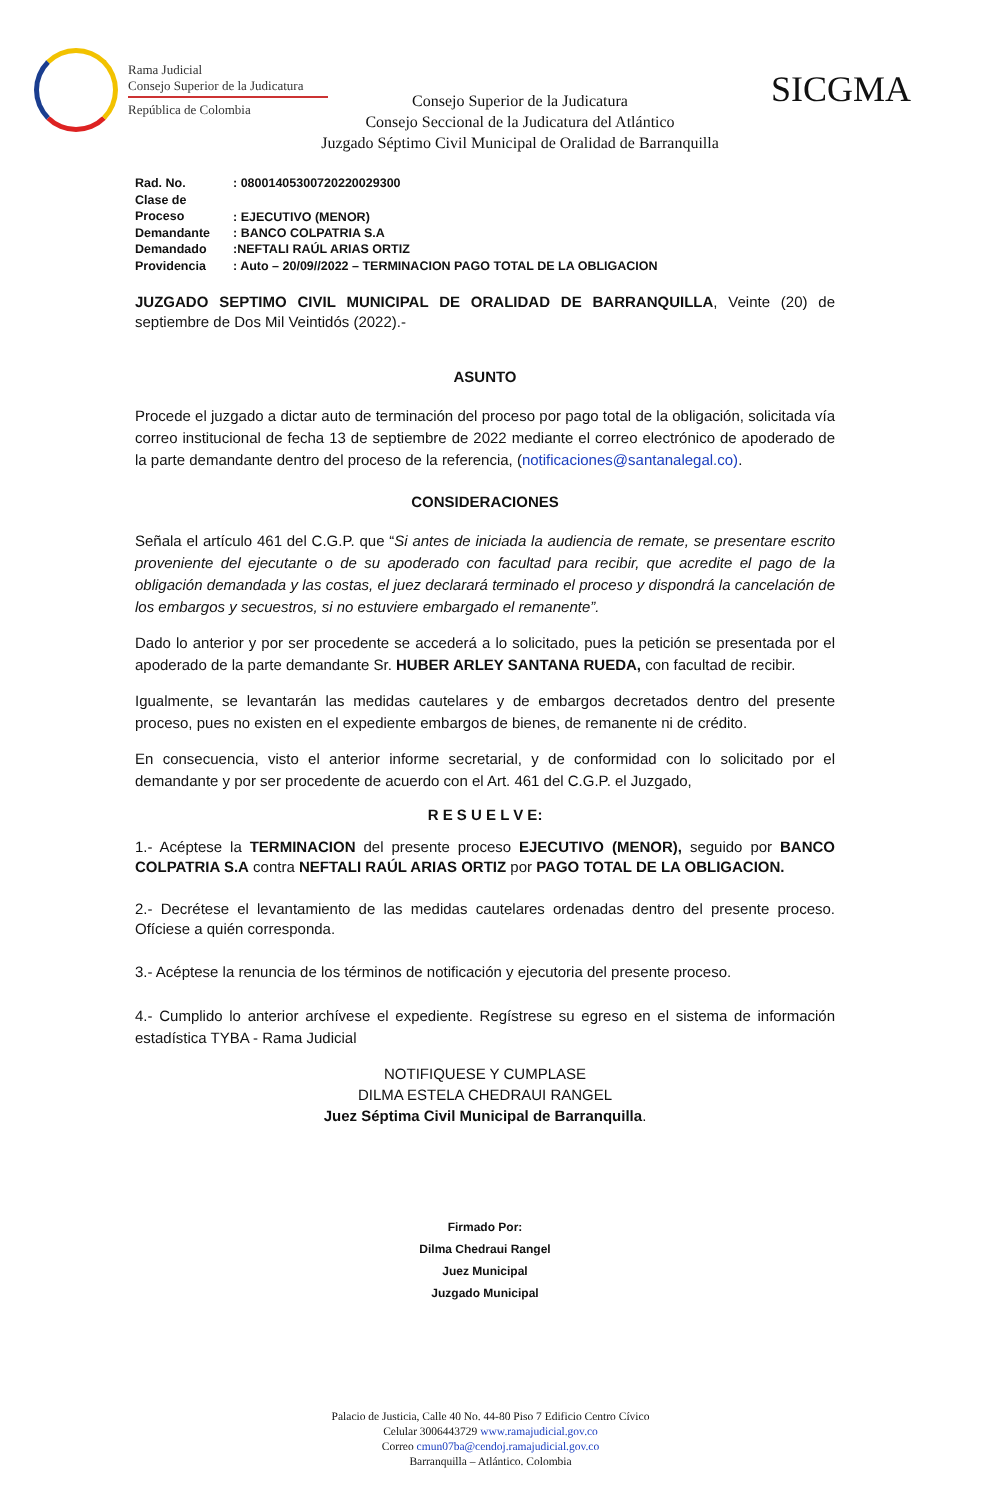Rama Judicial
Consejo Superior de la Judicatura
República de Colombia
SICGMA
Consejo Superior de la Judicatura
Consejo Seccional de la Judicatura del Atlántico
Juzgado Séptimo Civil Municipal de Oralidad de Barranquilla
Rad. No.: 08001405300720220029300
Clase de Proceso: EJECUTIVO (MENOR)
Demandante: BANCO COLPATRIA S.A
Demandado:NEFTALI RAÚL ARIAS ORTIZ
Providencia: Auto – 20/09//2022 – TERMINACION PAGO TOTAL DE LA OBLIGACION
JUZGADO SEPTIMO CIVIL MUNICIPAL DE ORALIDAD DE BARRANQUILLA, Veinte (20) de septiembre de Dos Mil Veintidós (2022).-
ASUNTO
Procede el juzgado a dictar auto de terminación del proceso por pago total de la obligación, solicitada vía correo institucional de fecha 13 de septiembre de 2022 mediante el correo electrónico de apoderado de la parte demandante dentro del proceso de la referencia, (notificaciones@santanalegal.co).
CONSIDERACIONES
Señala el artículo 461 del C.G.P. que “Si antes de iniciada la audiencia de remate, se presentare escrito proveniente del ejecutante o de su apoderado con facultad para recibir, que acredite el pago de la obligación demandada y las costas, el juez declarará terminado el proceso y dispondrá la cancelación de los embargos y secuestros, si no estuviere embargado el remanente”.
Dado lo anterior y por ser procedente se accederá a lo solicitado, pues la petición se presentada por el apoderado de la parte demandante Sr. HUBER ARLEY SANTANA RUEDA, con facultad de recibir.
Igualmente, se levantarán las medidas cautelares y de embargos decretados dentro del presente proceso, pues no existen en el expediente embargos de bienes, de remanente ni de crédito.
En consecuencia, visto el anterior informe secretarial, y de conformidad con lo solicitado por el demandante y por ser procedente de acuerdo con el Art. 461 del C.G.P. el Juzgado,
R E S U E L V E:
1.- Acéptese la TERMINACION del presente proceso EJECUTIVO (MENOR), seguido por BANCO COLPATRIA S.A contra NEFTALI RAÚL ARIAS ORTIZ por PAGO TOTAL DE LA OBLIGACION.
2.- Decrétese el levantamiento de las medidas cautelares ordenadas dentro del presente proceso. Ofíciese a quién corresponda.
3.- Acéptese la renuncia de los términos de notificación y ejecutoria del presente proceso.
4.- Cumplido lo anterior archívese el expediente. Regístrese su egreso en el sistema de información estadística TYBA - Rama Judicial
NOTIFIQUESE Y CUMPLASE
DILMA ESTELA CHEDRAUI RANGEL
Juez Séptima Civil Municipal de Barranquilla.
Firmado Por:
Dilma Chedraui Rangel
Juez Municipal
Juzgado Municipal
Palacio de Justicia, Calle 40 No. 44-80 Piso 7 Edificio Centro Cívico
Celular 3006443729 www.ramajudicial.gov.co
Correo cmun07ba@cendoj.ramajudicial.gov.co
Barranquilla – Atlántico. Colombia